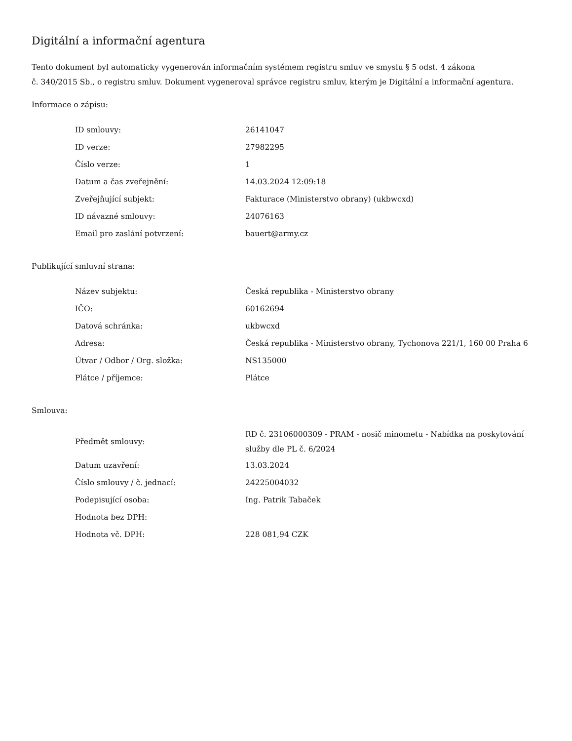Digitální a informační agentura
Tento dokument byl automaticky vygenerován informačním systémem registru smluv ve smyslu § 5 odst. 4 zákona
č. 340/2015 Sb., o registru smluv. Dokument vygeneroval správce registru smluv, kterým je Digitální a informační agentura.
Informace o zápisu:
| ID smlouvy: | 26141047 |
| ID verze: | 27982295 |
| Číslo verze: | 1 |
| Datum a čas zveřejnění: | 14.03.2024 12:09:18 |
| Zveřejňující subjekt: | Fakturace (Ministerstvo obrany) (ukbwcxd) |
| ID návazné smlouvy: | 24076163 |
| Email pro zaslání potvrzení: | bauert@army.cz |
Publikující smluvní strana:
| Název subjektu: | Česká republika - Ministerstvo obrany |
| IČO: | 60162694 |
| Datová schránka: | ukbwcxd |
| Adresa: | Česká republika - Ministerstvo obrany, Tychonova 221/1, 160 00 Praha 6 |
| Útvar / Odbor / Org. složka: | NS135000 |
| Plátce / příjemce: | Plátce |
Smlouva:
| Předmět smlouvy: | RD č. 23106000309 - PRAM - nosič minometu - Nabídka na poskytování služby dle PL č. 6/2024 |
| Datum uzavření: | 13.03.2024 |
| Číslo smlouvy / č. jednací: | 24225004032 |
| Podepisující osoba: | Ing. Patrik Tabaček |
| Hodnota bez DPH: | |
| Hodnota vč. DPH: | 228 081,94 CZK |